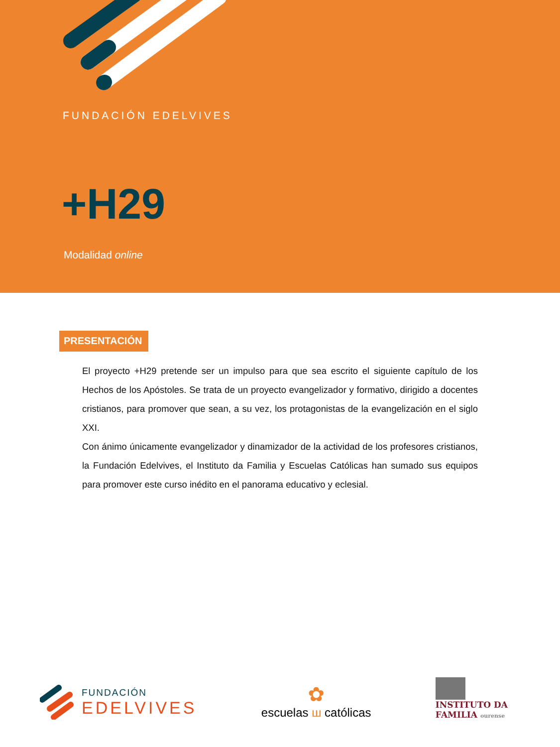FUNDACIÓN EDELVIVES
+H29
Modalidad online
PRESENTACIÓN
El proyecto +H29 pretende ser un impulso para que sea escrito el siguiente capítulo de los Hechos de los Apóstoles. Se trata de un proyecto evangelizador y formativo, dirigido a docentes cristianos, para promover que sean, a su vez, los protagonistas de la evangelización en el siglo XXI.
Con ánimo únicamente evangelizador y dinamizador de la actividad de los profesores cristianos, la Fundación Edelvives, el Instituto da Familia y Escuelas Católicas han sumado sus equipos para promover este curso inédito en el panorama educativo y eclesial.
FUNDACIÓN
EDELVIVES
✿
escuelas ш católicas
INSTITUTO DA
FAMILIA ourense